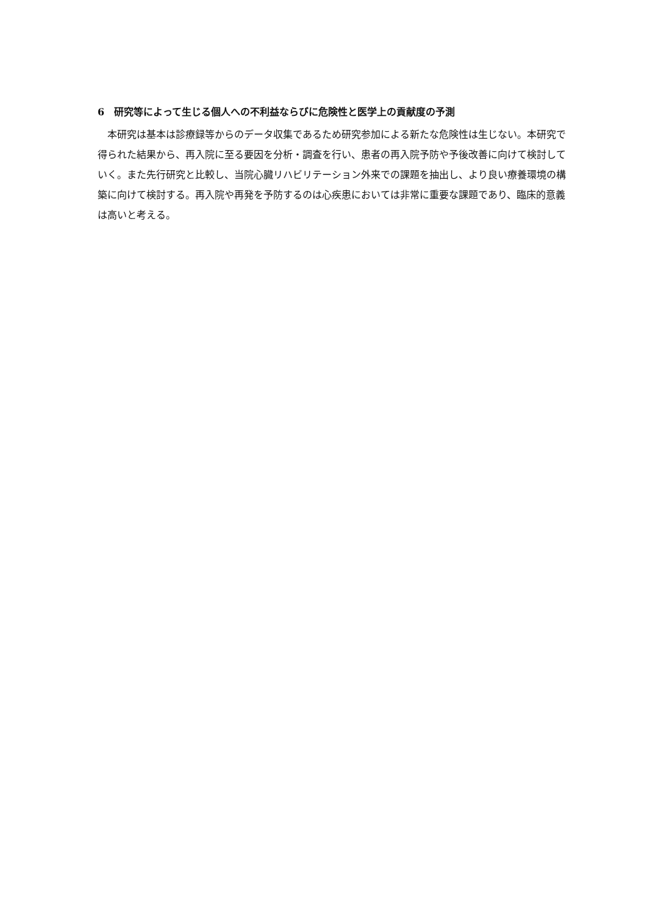6　研究等によって生じる個人への不利益ならびに危険性と医学上の貢献度の予測
本研究は基本は診療録等からのデータ収集であるため研究参加による新たな危険性は生じない。本研究で得られた結果から、再入院に至る要因を分析・調査を行い、患者の再入院予防や予後改善に向けて検討していく。また先行研究と比較し、当院心臓リハビリテーション外来での課題を抽出し、より良い療養環境の構築に向けて検討する。再入院や再発を予防するのは心疾患においては非常に重要な課題であり、臨床的意義は高いと考える。